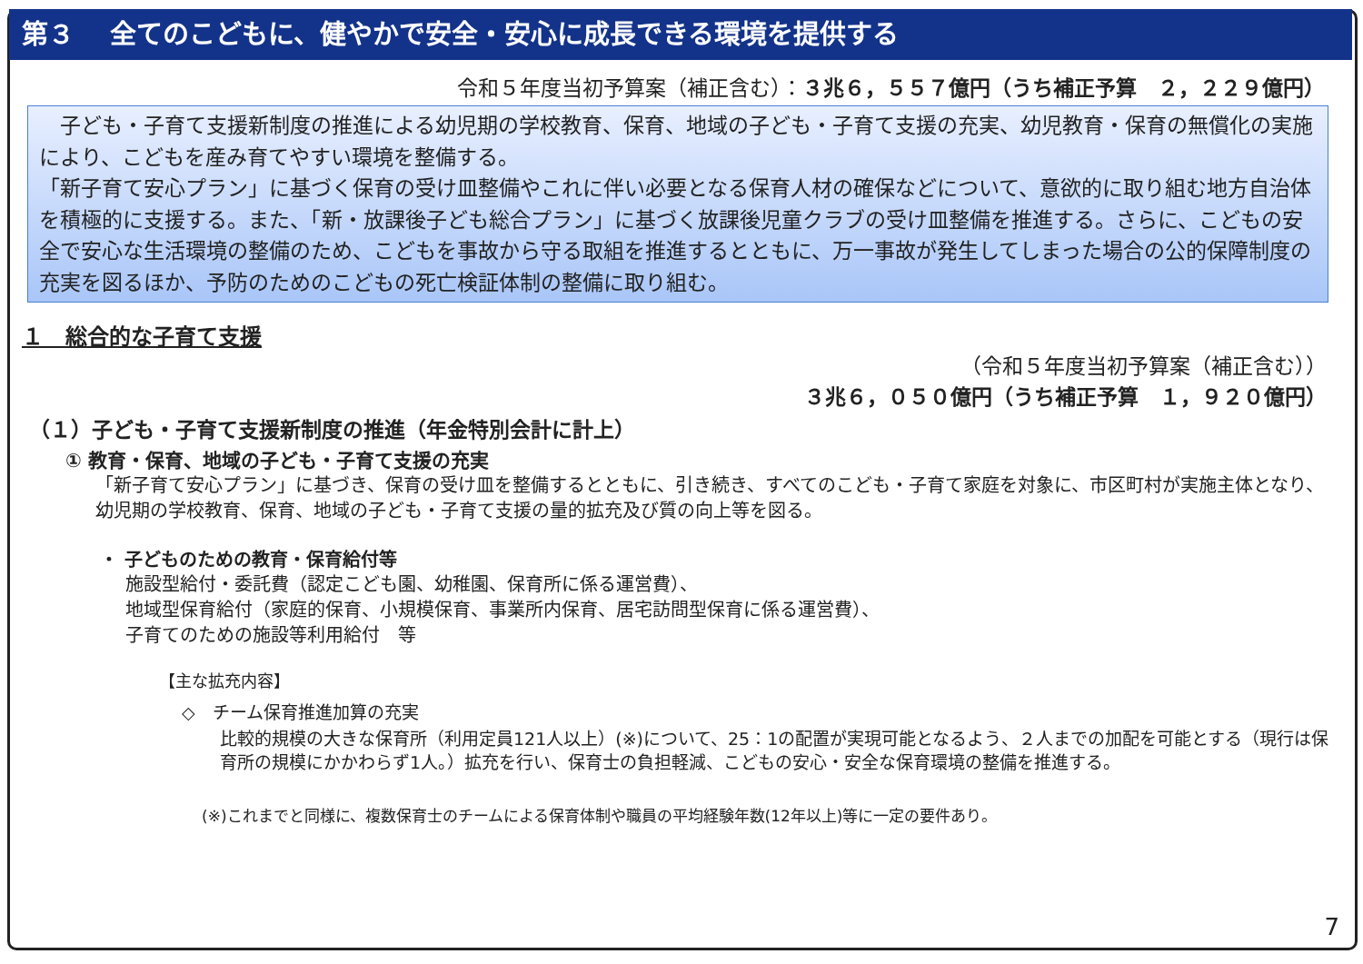第３　 全てのこどもに、健やかで安全・安心に成長できる環境を提供する
令和５年度当初予算案（補正含む）：３兆６，５５７億円（うち補正予算　２，２２９億円）
　子ども・子育て支援新制度の推進による幼児期の学校教育、保育、地域の子ども・子育て支援の充実、幼児教育・保育の無償化の実施により、こどもを産み育てやすい環境を整備する。
「新子育て安心プラン」に基づく保育の受け皿整備やこれに伴い必要となる保育人材の確保などについて、意欲的に取り組む地方自治体を積極的に支援する。また、「新・放課後子ども総合プラン」に基づく放課後児童クラブの受け皿整備を推進する。さらに、こどもの安全で安心な生活環境の整備のため、こどもを事故から守る取組を推進するとともに、万一事故が発生してしまった場合の公的保障制度の充実を図るほか、予防のためのこどもの死亡検証体制の整備に取り組む。
１　総合的な子育て支援
（令和５年度当初予算案（補正含む））
３兆６，０５０億円（うち補正予算　１，９２０億円）
（１）子ども・子育て支援新制度の推進（年金特別会計に計上）
① 教育・保育、地域の子ども・子育て支援の充実
「新子育て安心プラン」に基づき、保育の受け皿を整備するとともに、引き続き、すべてのこども・子育て家庭を対象に、市区町村が実施主体となり、幼児期の学校教育、保育、地域の子ども・子育て支援の量的拡充及び質の向上等を図る。
・ 子どものための教育・保育給付等
施設型給付・委託費（認定こども園、幼稚園、保育所に係る運営費）、
地域型保育給付（家庭的保育、小規模保育、事業所内保育、居宅訪問型保育に係る運営費）、
子育てのための施設等利用給付　等
【主な拡充内容】
◇　チーム保育推進加算の充実
比較的規模の大きな保育所（利用定員121人以上）(※)について、25：1の配置が実現可能となるよう、２人までの加配を可能とする（現行は保育所の規模にかかわらず1人。）拡充を行い、保育士の負担軽減、こどもの安心・安全な保育環境の整備を推進する。
(※)これまでと同様に、複数保育士のチームによる保育体制や職員の平均経験年数(12年以上)等に一定の要件あり。
7